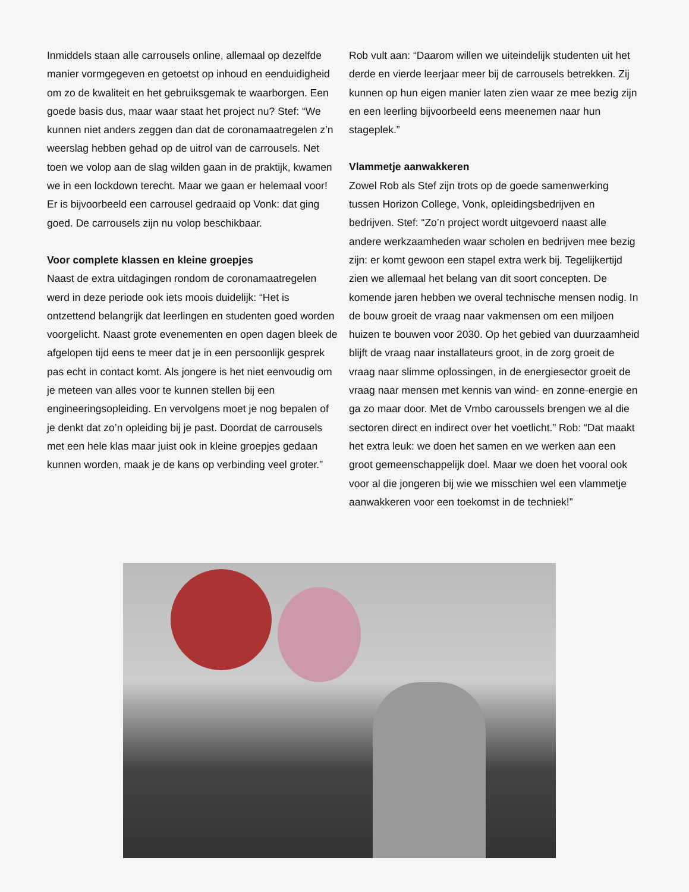Inmiddels staan alle carrousels online, allemaal op dezelfde manier vormgegeven en getoetst op inhoud en eenduidigheid om zo de kwaliteit en het gebruiksgemak te waarborgen. Een goede basis dus, maar waar staat het project nu? Stef: “We kunnen niet anders zeggen dan dat de coronamaatregelen z’n weerslag hebben gehad op de uitrol van de carrousels. Net toen we volop aan de slag wilden gaan in de praktijk, kwamen we in een lockdown terecht. Maar we gaan er helemaal voor! Er is bijvoorbeeld een carrousel gedraaid op Vonk: dat ging goed. De carrousels zijn nu volop beschikbaar.
Voor complete klassen en kleine groepjes
Naast de extra uitdagingen rondom de coronamaatregelen werd in deze periode ook iets moois duidelijk: “Het is ontzettend belangrijk dat leerlingen en studenten goed worden voorgelicht. Naast grote evenementen en open dagen bleek de afgelopen tijd eens te meer dat je in een persoonlijk gesprek pas echt in contact komt. Als jongere is het niet eenvoudig om je meteen van alles voor te kunnen stellen bij een engineeringsopleiding. En vervolgens moet je nog bepalen of je denkt dat zo’n opleiding bij je past. Doordat de carrousels met een hele klas maar juist ook in kleine groepjes gedaan kunnen worden, maak je de kans op verbinding veel groter.”
Rob vult aan: “Daarom willen we uiteindelijk studenten uit het derde en vierde leerjaar meer bij de carrousels betrekken. Zij kunnen op hun eigen manier laten zien waar ze mee bezig zijn en een leerling bijvoorbeeld eens meenemen naar hun stageplek.”
Vlammetje aanwakkeren
Zowel Rob als Stef zijn trots op de goede samenwerking tussen Horizon College, Vonk, opleidingsbedrijven en bedrijven. Stef: “Zo’n project wordt uitgevoerd naast alle andere werkzaamheden waar scholen en bedrijven mee bezig zijn: er komt gewoon een stapel extra werk bij. Tegelijkertijd zien we allemaal het belang van dit soort concepten. De komende jaren hebben we overal technische mensen nodig. In de bouw groeit de vraag naar vakmensen om een miljoen huizen te bouwen voor 2030. Op het gebied van duurzaamheid blijft de vraag naar installateurs groot, in de zorg groeit de vraag naar slimme oplossingen, in de energiesector groeit de vraag naar mensen met kennis van wind- en zonne-energie en ga zo maar door. Met de Vmbo caroussels brengen we al die sectoren direct en indirect over het voetlicht.” Rob: “Dat maakt het extra leuk: we doen het samen en we werken aan een groot gemeenschappelijk doel. Maar we doen het vooral ook voor al die jongeren bij wie we misschien wel een vlammetje aanwakkeren voor een toekomst in de techniek!”